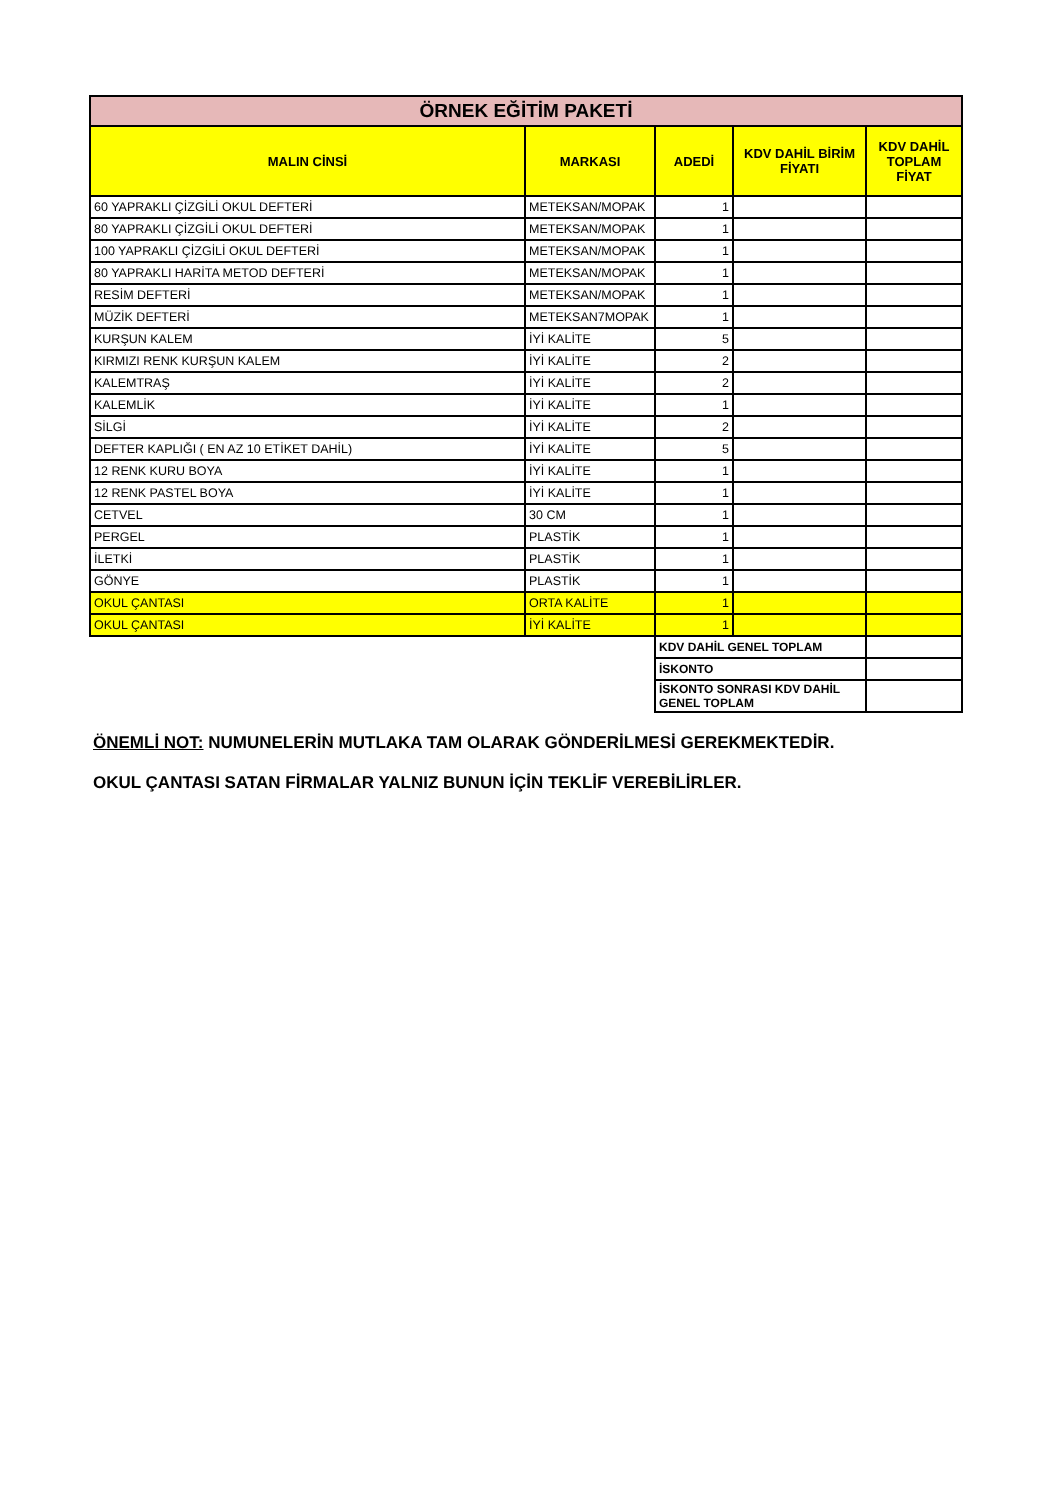| ÖRNEK EĞİTİM PAKETİ | | | | |
| MALIN CİNSİ | MARKASI | ADEDİ | KDV DAHİL BİRİM FİYATI | KDV DAHİL TOPLAM FİYAT |
| 60 YAPRAKLI ÇİZGİLİ OKUL DEFTERİ | METEKSAN/MOPAK | 1 | | |
| 80 YAPRAKLI ÇİZGİLİ OKUL DEFTERİ | METEKSAN/MOPAK | 1 | | |
| 100 YAPRAKLI ÇİZGİLİ OKUL DEFTERİ | METEKSAN/MOPAK | 1 | | |
| 80 YAPRAKLI HARİTA METOD DEFTERİ | METEKSAN/MOPAK | 1 | | |
| RESİM DEFTERİ | METEKSAN/MOPAK | 1 | | |
| MÜZİK DEFTERİ | METEKSAN7MOPAK | 1 | | |
| KURŞUN KALEM | İYİ KALİTE | 5 | | |
| KIRMIZI RENK KURŞUN KALEM | İYİ KALİTE | 2 | | |
| KALEMTRAŞ | İYİ KALİTE | 2 | | |
| KALEMLİK | İYİ KALİTE | 1 | | |
| SİLGİ | İYİ KALİTE | 2 | | |
| DEFTER KAPLIĞI ( EN AZ 10 ETİKET DAHİL) | İYİ KALİTE | 5 | | |
| 12 RENK KURU BOYA | İYİ KALİTE | 1 | | |
| 12 RENK PASTEL BOYA | İYİ KALİTE | 1 | | |
| CETVEL | 30 CM | 1 | | |
| PERGEL | PLASTİK | 1 | | |
| İLETKİ | PLASTİK | 1 | | |
| GÖNYE | PLASTİK | 1 | | |
| OKUL ÇANTASI | ORTA KALİTE | 1 | | |
| OKUL ÇANTASI | İYİ KALİTE | 1 | | |
| | | KDV DAHİL GENEL TOPLAM | | |
| | | İSKONTO | | |
| | | İSKONTO SONRASI KDV DAHİL GENEL TOPLAM | | |
ÖNEMLİ NOT: NUMUNELERİN MUTLAKA TAM OLARAK GÖNDERİLMESİ GEREKMEKTEDİR.
OKUL ÇANTASI SATAN FİRMALAR YALNIZ BUNUN İÇİN TEKLİF VEREBİLİRLER.